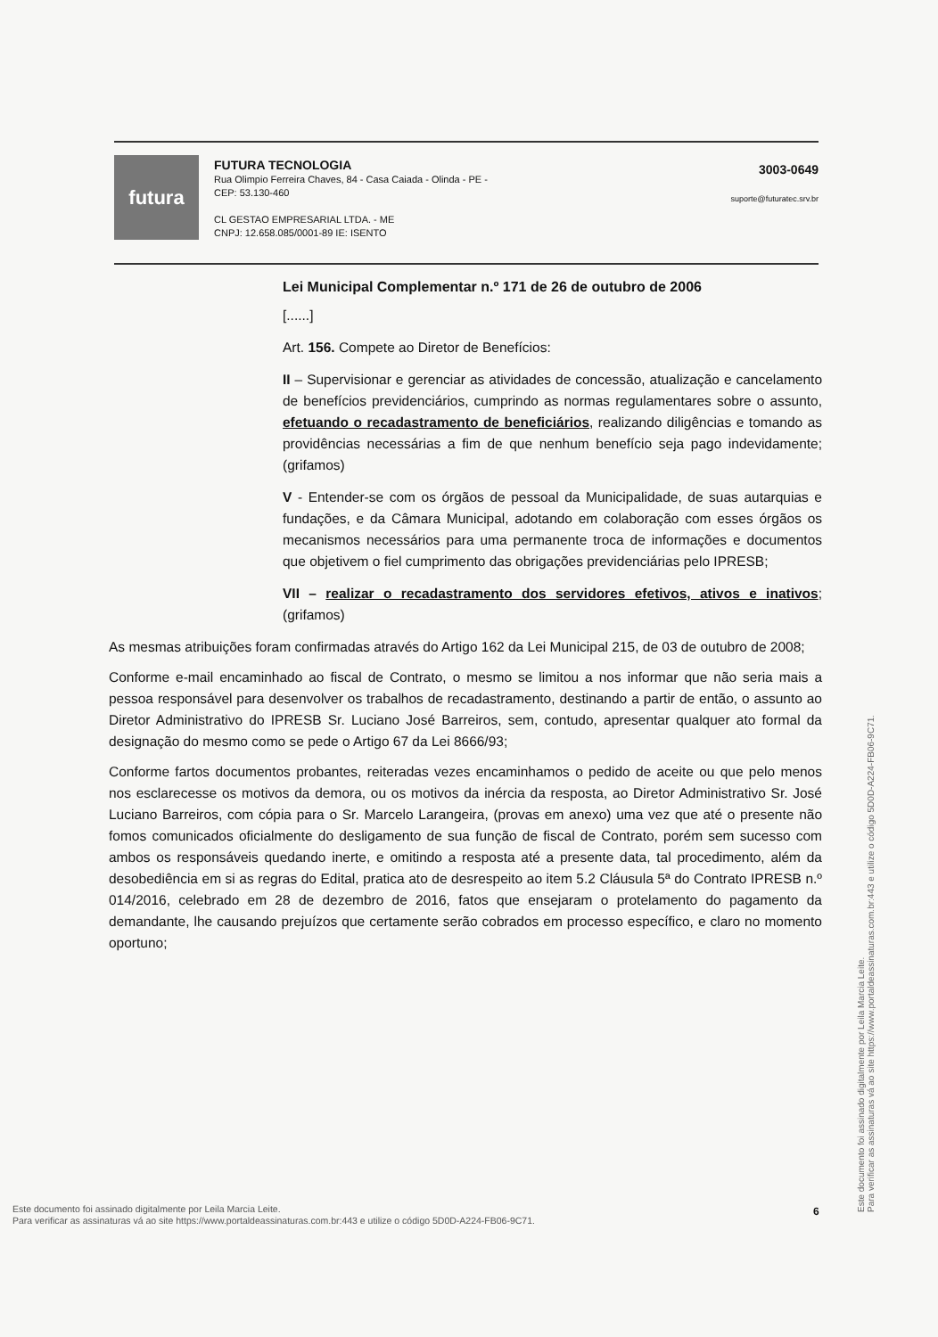futura
FUTURA TECNOLOGIA
Rua Olimpio Ferreira Chaves, 84 - Casa Caiada - Olinda - PE -
CEP: 53.130-460
CL GESTAO EMPRESARIAL LTDA. - ME
CNPJ: 12.658.085/0001-89 IE: ISENTO
3003-0649
suporte@futuratec.srv.br
Lei Municipal Complementar n.º 171 de 26 de outubro de 2006
[......]
Art. 156. Compete ao Diretor de Benefícios:
II – Supervisionar e gerenciar as atividades de concessão, atualização e cancelamento de benefícios previdenciários, cumprindo as normas regulamentares sobre o assunto, efetuando o recadastramento de beneficiários, realizando diligências e tomando as providências necessárias a fim de que nenhum benefício seja pago indevidamente; (grifamos)
V - Entender-se com os órgãos de pessoal da Municipalidade, de suas autarquias e fundações, e da Câmara Municipal, adotando em colaboração com esses órgãos os mecanismos necessários para uma permanente troca de informações e documentos que objetivem o fiel cumprimento das obrigações previdenciárias pelo IPRESB;
VII – realizar o recadastramento dos servidores efetivos, ativos e inativos; (grifamos)
As mesmas atribuições foram confirmadas através do Artigo 162 da Lei Municipal 215, de 03 de outubro de 2008;
Conforme e-mail encaminhado ao fiscal de Contrato, o mesmo se limitou a nos informar que não seria mais a pessoa responsável para desenvolver os trabalhos de recadastramento, destinando a partir de então, o assunto ao Diretor Administrativo do IPRESB Sr. Luciano José Barreiros, sem, contudo, apresentar qualquer ato formal da designação do mesmo como se pede o Artigo 67 da Lei 8666/93;
Conforme fartos documentos probantes, reiteradas vezes encaminhamos o pedido de aceite ou que pelo menos nos esclarecesse os motivos da demora, ou os motivos da inércia da resposta, ao Diretor Administrativo Sr. José Luciano Barreiros, com cópia para o Sr. Marcelo Larangeira, (provas em anexo) uma vez que até o presente não fomos comunicados oficialmente do desligamento de sua função de fiscal de Contrato, porém sem sucesso com ambos os responsáveis quedando inerte, e omitindo a resposta até a presente data, tal procedimento, além da desobediência em si as regras do Edital, pratica ato de desrespeito ao item 5.2 Cláusula 5ª do Contrato IPRESB n.º 014/2016, celebrado em 28 de dezembro de 2016, fatos que ensejaram o protelamento do pagamento da demandante, lhe causando prejuízos que certamente serão cobrados em processo específico, e claro no momento oportuno;
Este documento foi assinado digitalmente por Leila Marcia Leite.
Para verificar as assinaturas vá ao site https://www.portaldeassinaturas.com.br:443 e utilize o código 5D0D-A224-FB06-9C71.
Este documento foi assinado digitalmente por Leila Marcia Leite.
Para verificar as assinaturas vá ao site https://www.portaldeassinaturas.com.br:443 e utilize o código 5D0D-A224-FB06-9C71.
6